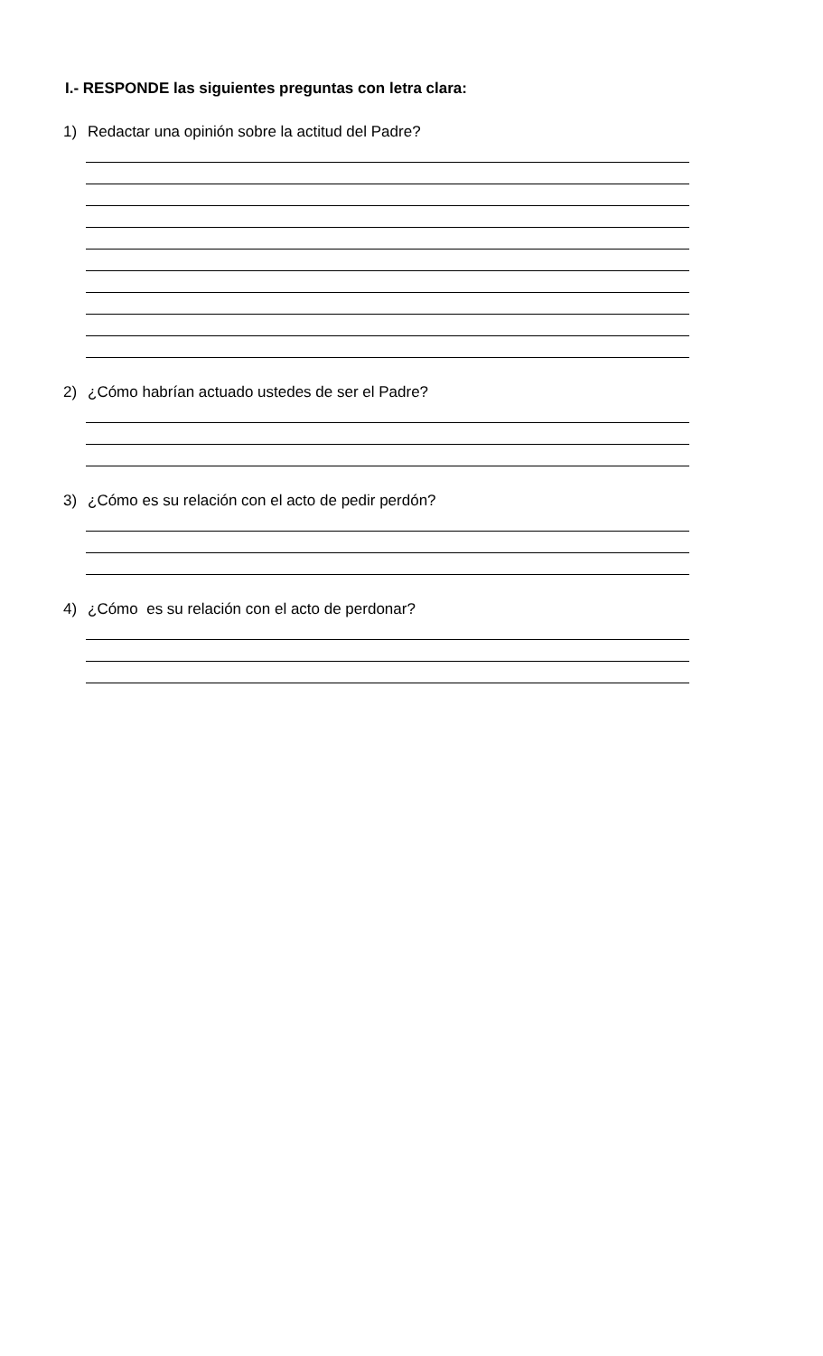I.- RESPONDE las siguientes preguntas con letra clara:
1) Redactar una opinión sobre la actitud del Padre?
2) ¿Cómo habrían actuado ustedes de ser el Padre?
3) ¿Cómo es su relación con el acto de pedir perdón?
4) ¿Cómo es su relación con el acto de perdonar?